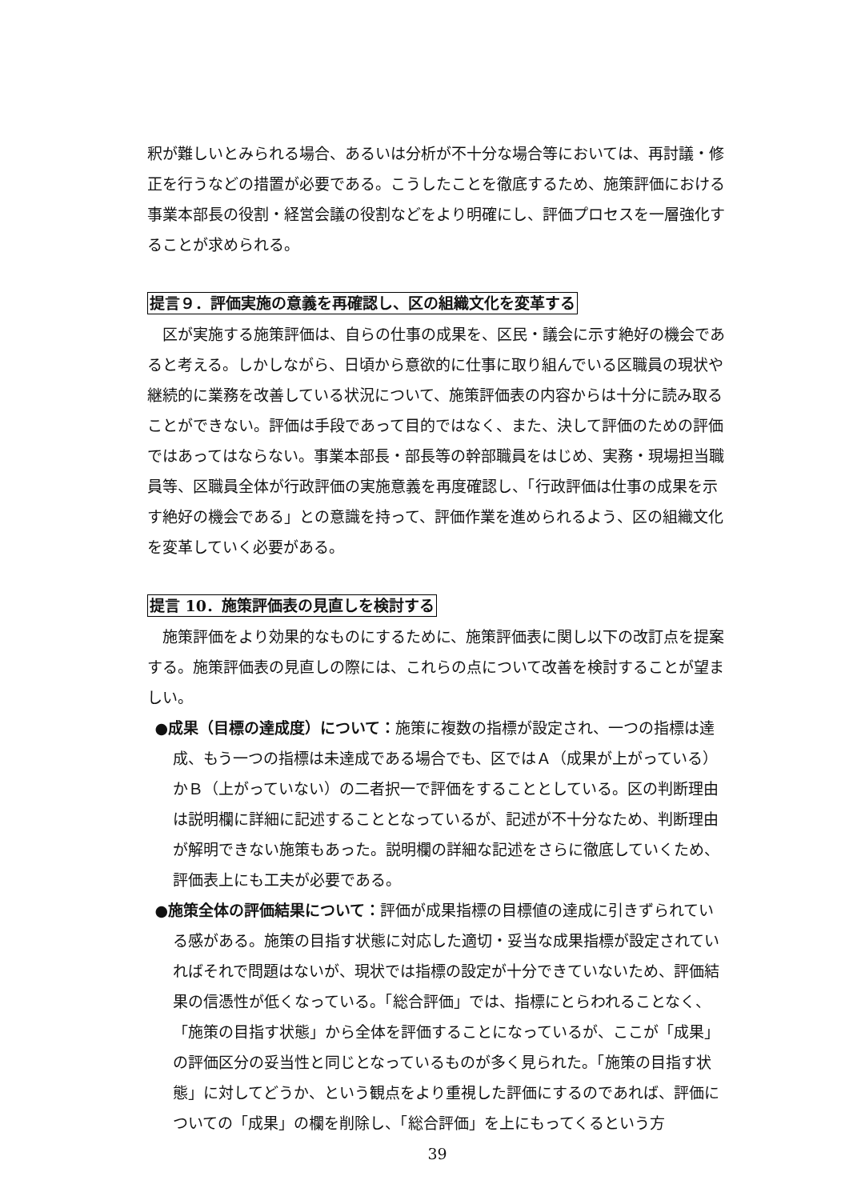釈が難しいとみられる場合、あるいは分析が不十分な場合等においては、再討議・修正を行うなどの措置が必要である。こうしたことを徹底するため、施策評価における事業本部長の役割・経営会議の役割などをより明確にし、評価プロセスを一層強化することが求められる。
提言９．評価実施の意義を再確認し、区の組織文化を変革する
区が実施する施策評価は、自らの仕事の成果を、区民・議会に示す絶好の機会であると考える。しかしながら、日頃から意欲的に仕事に取り組んでいる区職員の現状や継続的に業務を改善している状況について、施策評価表の内容からは十分に読み取ることができない。評価は手段であって目的ではなく、また、決して評価のための評価ではあってはならない。事業本部長・部長等の幹部職員をはじめ、実務・現場担当職員等、区職員全体が行政評価の実施意義を再度確認し、「行政評価は仕事の成果を示す絶好の機会である」との意識を持って、評価作業を進められるよう、区の組織文化を変革していく必要がある。
提言 10．施策評価表の見直しを検討する
施策評価をより効果的なものにするために、施策評価表に関し以下の改訂点を提案する。施策評価表の見直しの際には、これらの点について改善を検討することが望ましい。
●成果（目標の達成度）について：施策に複数の指標が設定され、一つの指標は達成、もう一つの指標は未達成である場合でも、区ではＡ（成果が上がっている）かＢ（上がっていない）の二者択一で評価をすることとしている。区の判断理由は説明欄に詳細に記述することとなっているが、記述が不十分なため、判断理由が解明できない施策もあった。説明欄の詳細な記述をさらに徹底していくため、評価表上にも工夫が必要である。
●施策全体の評価結果について：評価が成果指標の目標値の達成に引きずられている感がある。施策の目指す状態に対応した適切・妥当な成果指標が設定されていればそれで問題はないが、現状では指標の設定が十分できていないため、評価結果の信憑性が低くなっている。「総合評価」では、指標にとらわれることなく、「施策の目指す状態」から全体を評価することになっているが、ここが「成果」の評価区分の妥当性と同じとなっているものが多く見られた。「施策の目指す状態」に対してどうか、という観点をより重視した評価にするのであれば、評価についての「成果」の欄を削除し、「総合評価」を上にもってくるという方
39